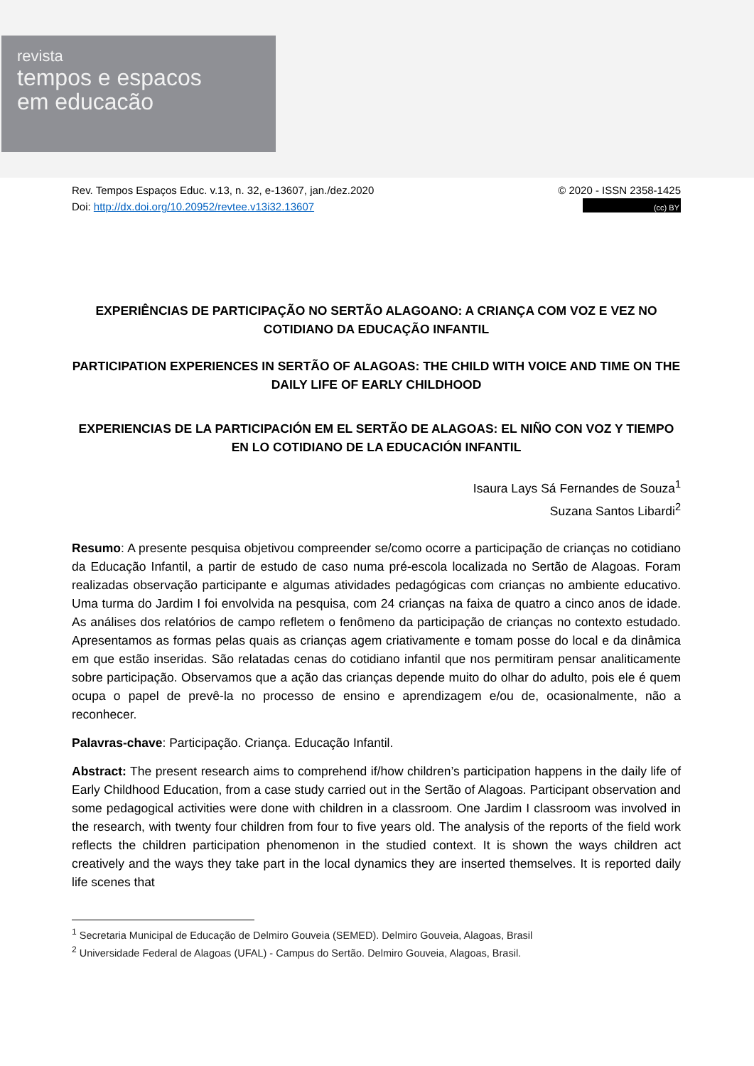revista
tempos e espacos
em educacão
Rev. Tempos Espaços Educ. v.13, n. 32, e-13607, jan./dez.2020
Doi: http://dx.doi.org/10.20952/revtee.v13i32.13607
© 2020 - ISSN 2358-1425
(cc) BY
EXPERIÊNCIAS DE PARTICIPAÇÃO NO SERTÃO ALAGOANO: A CRIANÇA COM VOZ E VEZ NO COTIDIANO DA EDUCAÇÃO INFANTIL
PARTICIPATION EXPERIENCES IN SERTÃO OF ALAGOAS: THE CHILD WITH VOICE AND TIME ON THE DAILY LIFE OF EARLY CHILDHOOD
EXPERIENCIAS DE LA PARTICIPACIÓN EM EL SERTÃO DE ALAGOAS: EL NIÑO CON VOZ Y TIEMPO EN LO COTIDIANO DE LA EDUCACIÓN INFANTIL
Isaura Lays Sá Fernandes de Souza<sup>1</sup>
Suzana Santos Libardi<sup>2</sup>
Resumo: A presente pesquisa objetivou compreender se/como ocorre a participação de crianças no cotidiano da Educação Infantil, a partir de estudo de caso numa pré-escola localizada no Sertão de Alagoas. Foram realizadas observação participante e algumas atividades pedagógicas com crianças no ambiente educativo. Uma turma do Jardim I foi envolvida na pesquisa, com 24 crianças na faixa de quatro a cinco anos de idade. As análises dos relatórios de campo refletem o fenômeno da participação de crianças no contexto estudado. Apresentamos as formas pelas quais as crianças agem criativamente e tomam posse do local e da dinâmica em que estão inseridas. São relatadas cenas do cotidiano infantil que nos permitiram pensar analiticamente sobre participação. Observamos que a ação das crianças depende muito do olhar do adulto, pois ele é quem ocupa o papel de prevê-la no processo de ensino e aprendizagem e/ou de, ocasionalmente, não a reconhecer.
Palavras-chave: Participação. Criança. Educação Infantil.
Abstract: The present research aims to comprehend if/how children’s participation happens in the daily life of Early Childhood Education, from a case study carried out in the Sertão of Alagoas. Participant observation and some pedagogical activities were done with children in a classroom. One Jardim I classroom was involved in the research, with twenty four children from four to five years old. The analysis of the reports of the field work reflects the children participation phenomenon in the studied context. It is shown the ways children act creatively and the ways they take part in the local dynamics they are inserted themselves. It is reported daily life scenes that
<sup>1</sup> Secretaria Municipal de Educação de Delmiro Gouveia (SEMED). Delmiro Gouveia, Alagoas, Brasil
<sup>2</sup> Universidade Federal de Alagoas (UFAL) - Campus do Sertão. Delmiro Gouveia, Alagoas, Brasil.